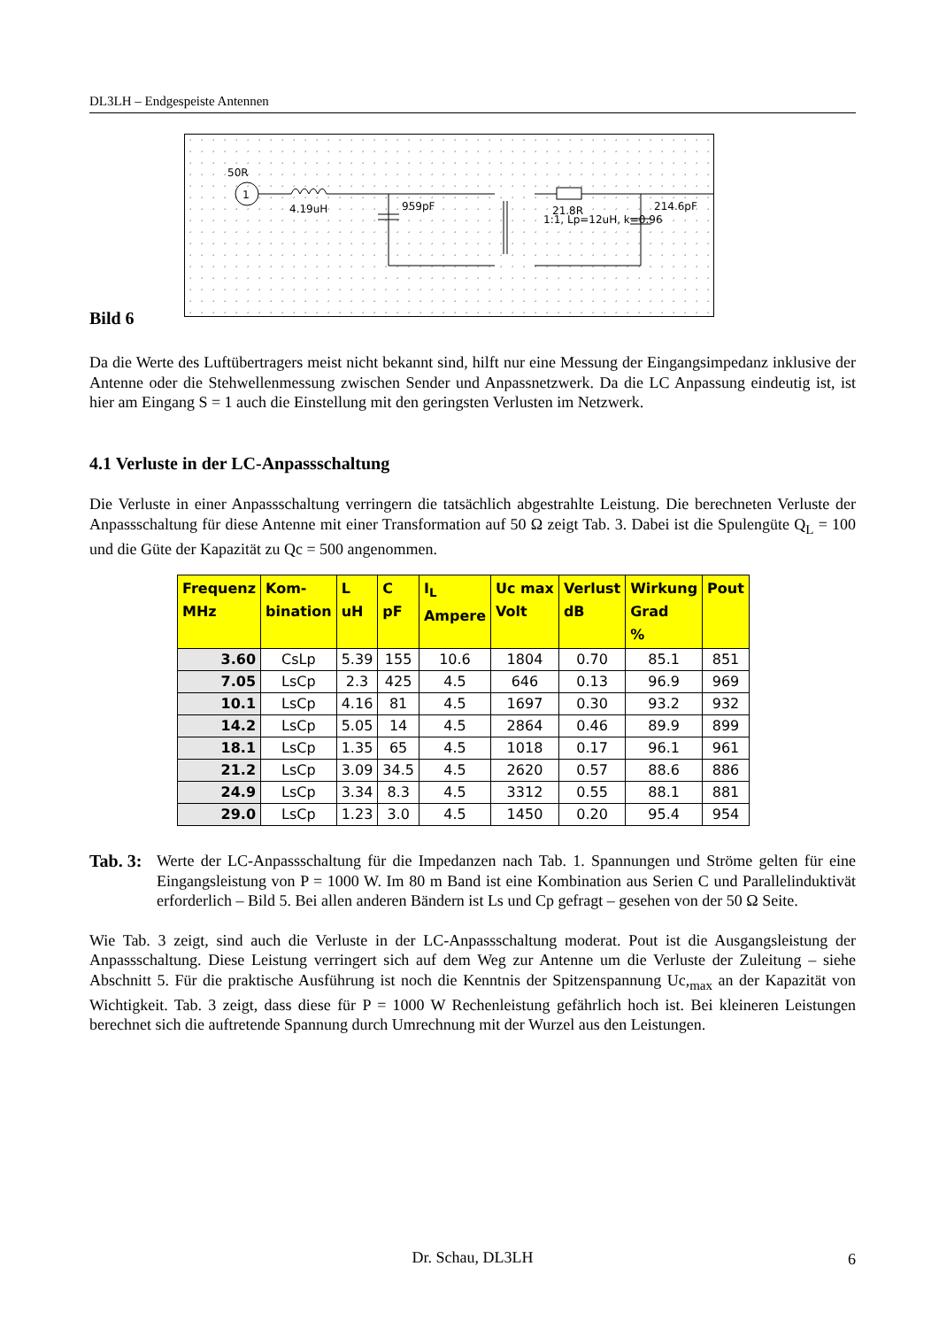DL3LH – Endgespeiste Antennen
50R
1
4.19uH
959pF
21.8R
1:1, Lp=12uH, k=0.96
214.6pF
Bild 6
Da die Werte des Luftübertragers meist nicht bekannt sind, hilft nur eine Messung der Eingangsimpedanz inklusive der Antenne oder die Stehwellenmessung zwischen Sender und Anpassnetzwerk. Da die LC Anpassung eindeutig ist, ist hier am Eingang S = 1 auch die Einstellung mit den geringsten Verlusten im Netzwerk.
4.1 Verluste in der LC-Anpassschaltung
Die Verluste in einer Anpassschaltung verringern die tatsächlich abgestrahlte Leistung. Die berechneten Verluste der Anpassschaltung für diese Antenne mit einer Transformation auf 50 Ω zeigt Tab. 3. Dabei ist die Spulengüte Q<sub>L</sub> = 100 und die Güte der Kapazität zu Qc = 500 angenommen.
| Frequenz MHz | Kom- bination | L uH | C pF | I<sub>L</sub> Ampere | Uc max Volt | Verlust dB | Wirkung Grad % | Pout |
| --- | --- | --- | --- | --- | --- | --- | --- | --- |
| 3.60 | CsLp | 5.39 | 155 | 10.6 | 1804 | 0.70 | 85.1 | 851 |
| 7.05 | LsCp | 2.3 | 425 | 4.5 | 646 | 0.13 | 96.9 | 969 |
| 10.1 | LsCp | 4.16 | 81 | 4.5 | 1697 | 0.30 | 93.2 | 932 |
| 14.2 | LsCp | 5.05 | 14 | 4.5 | 2864 | 0.46 | 89.9 | 899 |
| 18.1 | LsCp | 1.35 | 65 | 4.5 | 1018 | 0.17 | 96.1 | 961 |
| 21.2 | LsCp | 3.09 | 34.5 | 4.5 | 2620 | 0.57 | 88.6 | 886 |
| 24.9 | LsCp | 3.34 | 8.3 | 4.5 | 3312 | 0.55 | 88.1 | 881 |
| 29.0 | LsCp | 1.23 | 3.0 | 4.5 | 1450 | 0.20 | 95.4 | 954 |
Tab. 3: Werte der LC-Anpassschaltung für die Impedanzen nach Tab. 1. Spannungen und Ströme gelten für eine Eingangsleistung von P = 1000 W. Im 80 m Band ist eine Kombination aus Serien C und Parallelinduktivät erforderlich – Bild 5. Bei allen anderen Bändern ist Ls und Cp gefragt – gesehen von der 50 Ω Seite.
Wie Tab. 3 zeigt, sind auch die Verluste in der LC-Anpassschaltung moderat. Pout ist die Ausgangsleistung der Anpassschaltung. Diese Leistung verringert sich auf dem Weg zur Antenne um die Verluste der Zuleitung – siehe Abschnitt 5. Für die praktische Ausführung ist noch die Kenntnis der Spitzenspannung Uc,<sub>max</sub> an der Kapazität von Wichtigkeit. Tab. 3 zeigt, dass diese für P = 1000 W Rechenleistung gefährlich hoch ist. Bei kleineren Leistungen berechnet sich die auftretende Spannung durch Umrechnung mit der Wurzel aus den Leistungen.
Dr. Schau, DL3LH 6